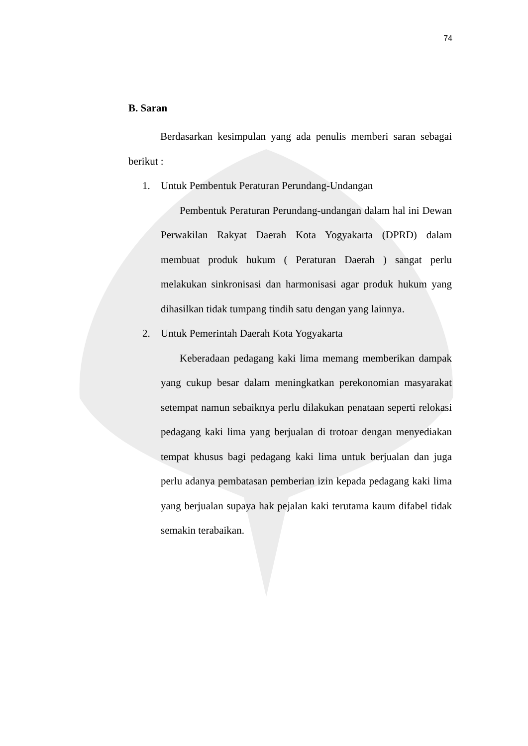74
B. Saran
Berdasarkan kesimpulan yang ada penulis memberi saran sebagai berikut :
1. Untuk Pembentuk Peraturan Perundang-Undangan
Pembentuk Peraturan Perundang-undangan dalam hal ini Dewan Perwakilan Rakyat Daerah Kota Yogyakarta (DPRD) dalam membuat produk hukum ( Peraturan Daerah ) sangat perlu melakukan sinkronisasi dan harmonisasi agar produk hukum yang dihasilkan tidak tumpang tindih satu dengan yang lainnya.
2. Untuk Pemerintah Daerah Kota Yogyakarta
Keberadaan pedagang kaki lima memang memberikan dampak yang cukup besar dalam meningkatkan perekonomian masyarakat setempat namun sebaiknya perlu dilakukan penataan seperti relokasi pedagang kaki lima yang berjualan di trotoar dengan menyediakan tempat khusus bagi pedagang kaki lima untuk berjualan dan juga perlu adanya pembatasan pemberian izin kepada pedagang kaki lima yang berjualan supaya hak pejalan kaki terutama kaum difabel tidak semakin terabaikan.